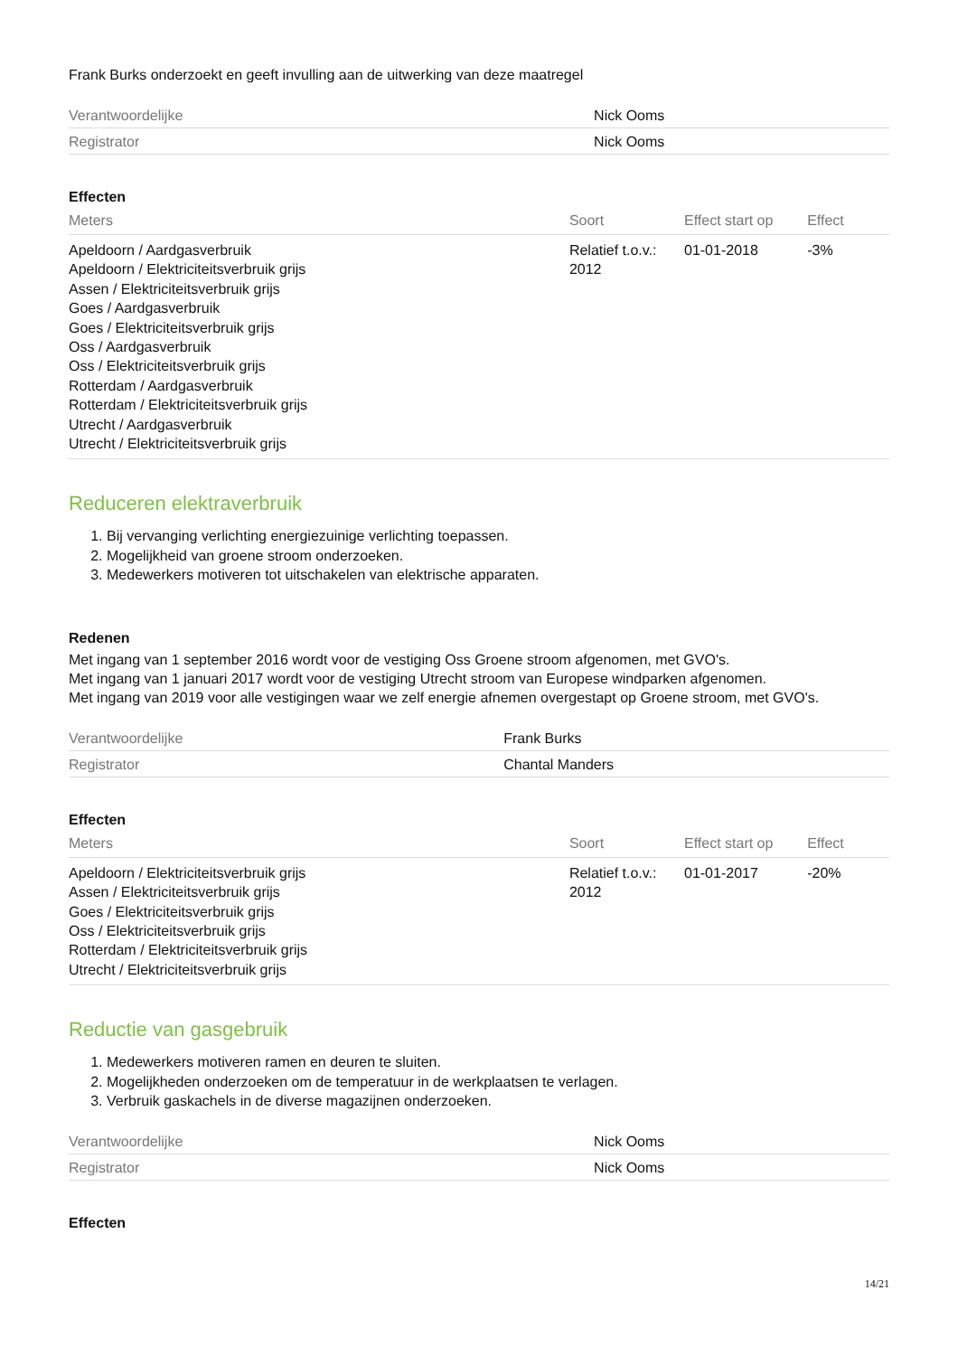Frank Burks onderzoekt en geeft invulling aan de uitwerking van deze maatregel
| Verantwoordelijke | Nick Ooms |
| Registrator | Nick Ooms |
Effecten
| Meters | Soort | Effect start op | Effect |
| --- | --- | --- | --- |
| Apeldoorn / Aardgasverbruik Apeldoorn / Elektriciteitsverbruik grijs Assen / Elektriciteitsverbruik grijs Goes / Aardgasverbruik Goes / Elektriciteitsverbruik grijs Oss / Aardgasverbruik Oss / Elektriciteitsverbruik grijs Rotterdam / Aardgasverbruik Rotterdam / Elektriciteitsverbruik grijs Utrecht / Aardgasverbruik Utrecht / Elektriciteitsverbruik grijs | Relatief t.o.v.: 2012 | 01-01-2018 | -3% |
Reduceren elektraverbruik
1. Bij vervanging verlichting energiezuinige verlichting toepassen.
2. Mogelijkheid van groene stroom onderzoeken.
3. Medewerkers motiveren tot uitschakelen van elektrische apparaten.
Redenen
Met ingang van 1 september 2016 wordt voor de vestiging Oss Groene stroom afgenomen, met GVO's.
Met ingang van 1 januari 2017 wordt voor de vestiging Utrecht stroom van Europese windparken afgenomen.
Met ingang van 2019 voor alle vestigingen waar we zelf energie afnemen overgestapt op Groene stroom, met GVO's.
| Verantwoordelijke | Frank Burks |
| Registrator | Chantal Manders |
Effecten
| Meters | Soort | Effect start op | Effect |
| --- | --- | --- | --- |
| Apeldoorn / Elektriciteitsverbruik grijs Assen / Elektriciteitsverbruik grijs Goes / Elektriciteitsverbruik grijs Oss / Elektriciteitsverbruik grijs Rotterdam / Elektriciteitsverbruik grijs Utrecht / Elektriciteitsverbruik grijs | Relatief t.o.v.: 2012 | 01-01-2017 | -20% |
Reductie van gasgebruik
1. Medewerkers motiveren ramen en deuren te sluiten.
2. Mogelijkheden onderzoeken om de temperatuur in de werkplaatsen te verlagen.
3. Verbruik gaskachels in de diverse magazijnen onderzoeken.
| Verantwoordelijke | Nick Ooms |
| Registrator | Nick Ooms |
Effecten
14/21